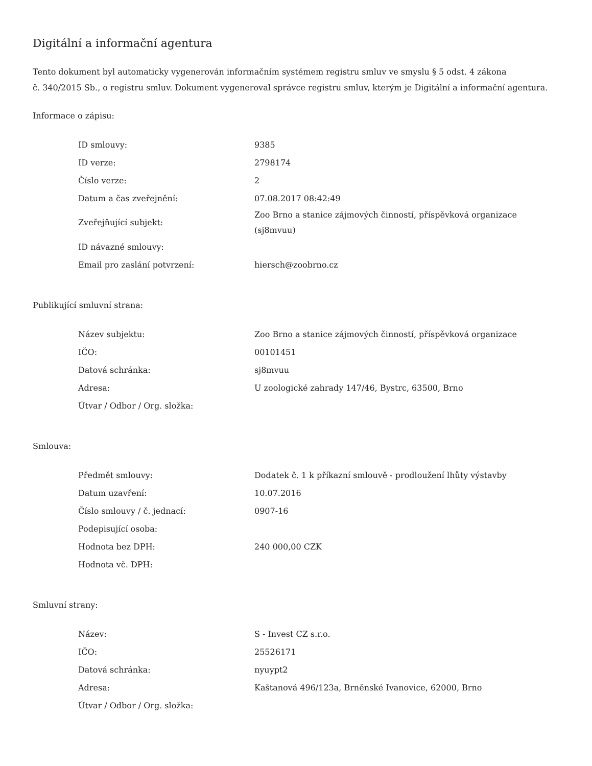Digitální a informační agentura
Tento dokument byl automaticky vygenerován informačním systémem registru smluv ve smyslu § 5 odst. 4 zákona
č. 340/2015 Sb., o registru smluv. Dokument vygeneroval správce registru smluv, kterým je Digitální a informační agentura.
Informace o zápisu:
| ID smlouvy: | 9385 |
| ID verze: | 2798174 |
| Číslo verze: | 2 |
| Datum a čas zveřejnění: | 07.08.2017 08:42:49 |
| Zveřejňující subjekt: | Zoo Brno a stanice zájmových činností, příspěvková organizace (sj8mvuu) |
| ID návazné smlouvy: | |
| Email pro zaslání potvrzení: | hiersch@zoobrno.cz |
Publikující smluvní strana:
| Název subjektu: | Zoo Brno a stanice zájmových činností, příspěvková organizace |
| IČO: | 00101451 |
| Datová schránka: | sj8mvuu |
| Adresa: | U zoologické zahrady 147/46, Bystrc, 63500, Brno |
| Útvar / Odbor / Org. složka: | |
Smlouva:
| Předmět smlouvy: | Dodatek č. 1 k příkazní smlouvě - prodloužení lhůty výstavby |
| Datum uzavření: | 10.07.2016 |
| Číslo smlouvy / č. jednací: | 0907-16 |
| Podepisující osoba: | |
| Hodnota bez DPH: | 240 000,00 CZK |
| Hodnota vč. DPH: | |
Smluvní strany:
| Název: | S - Invest CZ s.r.o. |
| IČO: | 25526171 |
| Datová schránka: | nyuypt2 |
| Adresa: | Kaštanová 496/123a, Brněnské Ivanovice, 62000, Brno |
| Útvar / Odbor / Org. složka: | |